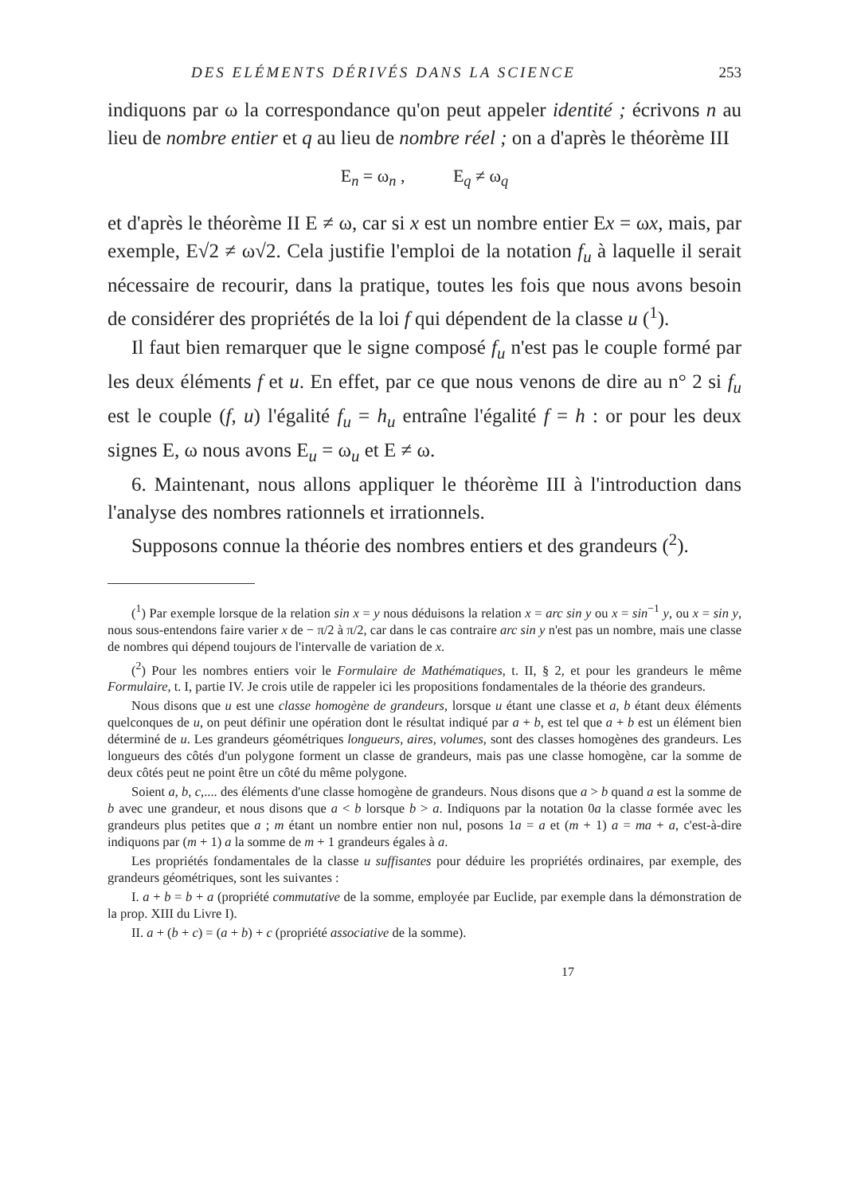DES ELÉMENTS DÉRIVÉS DANS LA SCIENCE 253
indiquons par ω la correspondance qu'on peut appeler identité ; écrivons n au lieu de nombre entier et q au lieu de nombre réel ; on a d'après le théorème III
E<sub>n</sub> = ω<sub>n</sub> , E<sub>q</sub> ≠ ω<sub>q</sub>
et d'après le théorème II E ≠ ω, car si x est un nombre entier Ex = ωx, mais, par exemple, E√2 ≠ ω√2. Cela justifie l'emploi de la notation f<sub>u</sub> à laquelle il serait nécessaire de recourir, dans la pratique, toutes les fois que nous avons besoin de considérer des propriétés de la loi f qui dépendent de la classe u (<sup>1</sup>).
Il faut bien remarquer que le signe composé f<sub>u</sub> n'est pas le couple formé par les deux éléments f et u. En effet, par ce que nous venons de dire au n° 2 si f<sub>u</sub> est le couple (f, u) l'égalité f<sub>u</sub> = h<sub>u</sub> entraîne l'égalité f = h : or pour les deux signes E, ω nous avons E<sub>u</sub> = ω<sub>u</sub> et E ≠ ω.
6. Maintenant, nous allons appliquer le théorème III à l'introduction dans l'analyse des nombres rationnels et irrationnels.
Supposons connue la théorie des nombres entiers et des grandeurs (<sup>2</sup>).
(<sup>1</sup>) Par exemple lorsque de la relation sin x = y nous déduisons la relation x = arc sin y ou x = sin<sup>−1</sup> y, ou x = sin y, nous sous-entendons faire varier x de − π/2 à π/2, car dans le cas contraire arc sin y n'est pas un nombre, mais une classe de nombres qui dépend toujours de l'intervalle de variation de x.
(<sup>2</sup>) Pour les nombres entiers voir le Formulaire de Mathématiques, t. II, § 2, et pour les grandeurs le même Formulaire, t. I, partie IV. Je crois utile de rappeler ici les propositions fondamentales de la théorie des grandeurs.
Nous disons que u est une classe homogène de grandeurs, lorsque u étant une classe et a, b étant deux éléments quelconques de u, on peut définir une opération dont le résultat indiqué par a + b, est tel que a + b est un élément bien déterminé de u. Les grandeurs géométriques longueurs, aires, volumes, sont des classes homogènes des grandeurs. Les longueurs des côtés d'un polygone forment un classe de grandeurs, mais pas une classe homogène, car la somme de deux côtés peut ne point être un côté du même polygone.
Soient a, b, c,.... des éléments d'une classe homogène de grandeurs. Nous disons que a > b quand a est la somme de b avec une grandeur, et nous disons que a < b lorsque b > a. Indiquons par la notation 0a la classe formée avec les grandeurs plus petites que a ; m étant un nombre entier non nul, posons 1a = a et (m + 1) a = ma + a, c'est-à-dire indiquons par (m + 1) a la somme de m + 1 grandeurs égales à a.
Les propriétés fondamentales de la classe u suffisantes pour déduire les propriétés ordinaires, par exemple, des grandeurs géométriques, sont les suivantes :
I. a + b = b + a (propriété commutative de la somme, employée par Euclide, par exemple dans la démonstration de la prop. XIII du Livre I).
II. a + (b + c) = (a + b) + c (propriété associative de la somme).
17